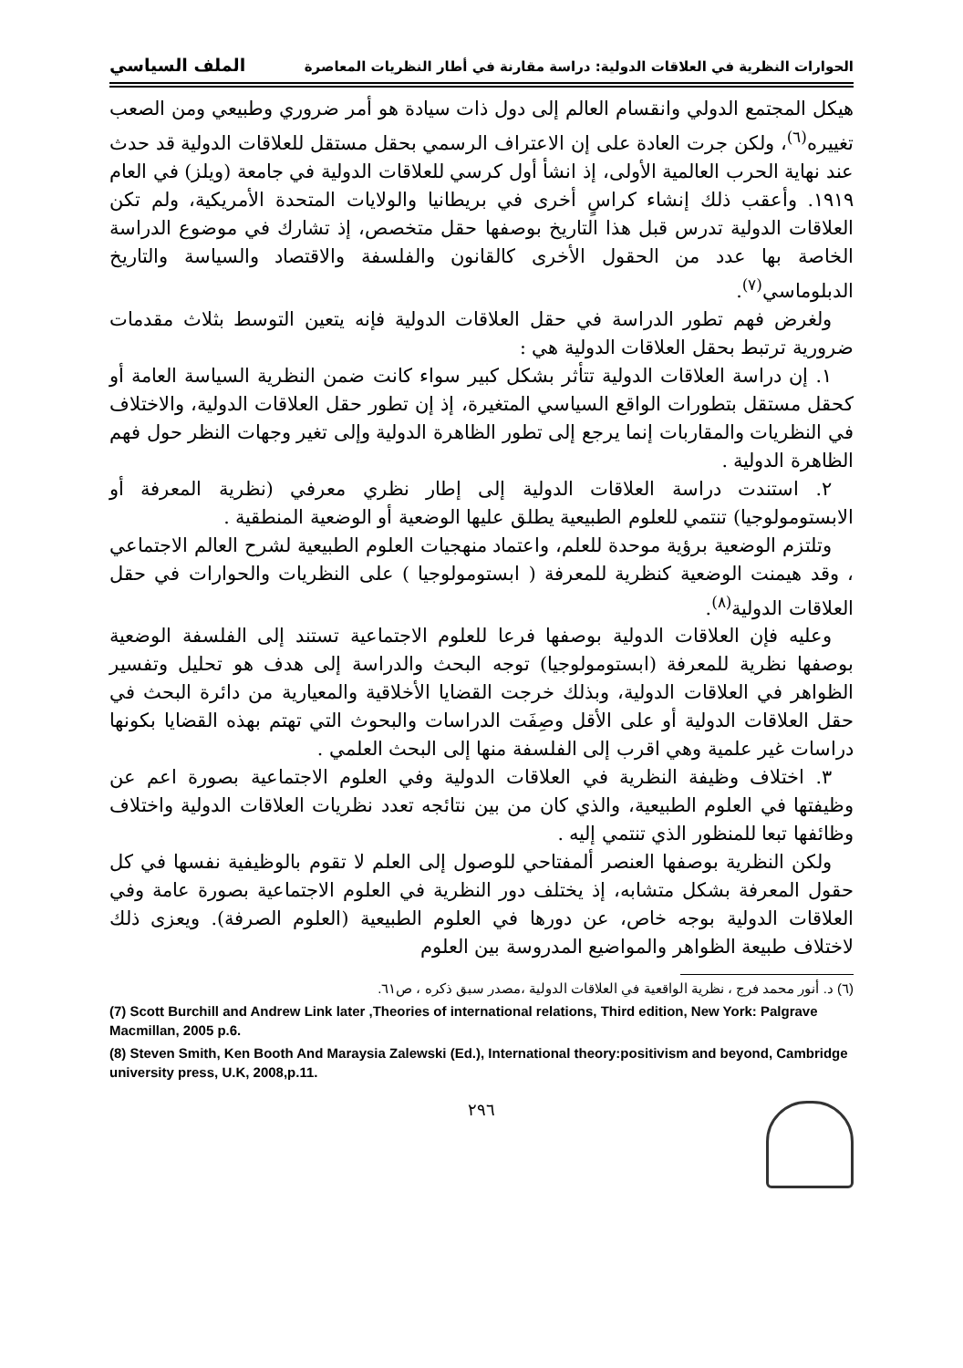الحوارات النظرية في العلاقات الدولية: دراسة مقارنة في أطار النظريات المعاصرة الملف السياسي
هيكل المجتمع الدولي وانقسام العالم إلى دول ذات سيادة هو أمر ضروري وطبيعي ومن الصعب تغييره<sup>(٦)</sup>، ولكن جرت العادة على إن الاعتراف الرسمي بحقل مستقل للعلاقات الدولية قد حدث عند نهاية الحرب العالمية الأولى، إذ انشأ أول كرسي للعلاقات الدولية في جامعة (ويلز) في العام ١٩١٩. وأعقب ذلك إنشاء كراسٍ أخرى في بريطانيا والولايات المتحدة الأمريكية، ولم تكن العلاقات الدولية تدرس قبل هذا التاريخ بوصفها حقل متخصص، إذ تشارك في موضوع الدراسة الخاصة بها عدد من الحقول الأخرى كالقانون والفلسفة والاقتصاد والسياسة والتاريخ الدبلوماسي<sup>(٧)</sup>.
ولغرض فهم تطور الدراسة في حقل العلاقات الدولية فإنه يتعين التوسط بثلاث مقدمات ضرورية ترتبط بحقل العلاقات الدولية هي :
١. إن دراسة العلاقات الدولية تتأثر بشكل كبير سواء كانت ضمن النظرية السياسة العامة أو كحقل مستقل بتطورات الواقع السياسي المتغيرة، إذ إن تطور حقل العلاقات الدولية، والاختلاف في النظريات والمقاربات إنما يرجع إلى تطور الظاهرة الدولية وإلى تغير وجهات النظر حول فهم الظاهرة الدولية .
٢. استندت دراسة العلاقات الدولية إلى إطار نظري معرفي (نظرية المعرفة أو الابستومولوجيا) تنتمي للعلوم الطبيعية يطلق عليها الوضعية أو الوضعية المنطقية .
وتلتزم الوضعية برؤية موحدة للعلم، واعتماد منهجيات العلوم الطبيعية لشرح العالم الاجتماعي ، وقد هيمنت الوضعية كنظرية للمعرفة ( ابستومولوجيا ) على النظريات والحوارات في حقل العلاقات الدولية<sup>(٨)</sup>.
وعليه فإن العلاقات الدولية بوصفها فرعا للعلوم الاجتماعية تستند إلى الفلسفة الوضعية بوصفها نظرية للمعرفة (ابستومولوجيا) توجه البحث والدراسة إلى هدف هو تحليل وتفسير الظواهر في العلاقات الدولية، وبذلك خرجت القضايا الأخلاقية والمعيارية من دائرة البحث في حقل العلاقات الدولية أو على الأقل وصِفَت الدراسات والبحوث التي تهتم بهذه القضايا بكونها دراسات غير علمية وهي اقرب إلى الفلسفة منها إلى البحث العلمي .
٣. اختلاف وظيفة النظرية في العلاقات الدولية وفي العلوم الاجتماعية بصورة اعم عن وظيفتها في العلوم الطبيعية، والذي كان من بين نتائجه تعدد نظريات العلاقات الدولية واختلاف وظائفها تبعا للمنظور الذي تنتمي إليه .
ولكن النظرية بوصفها العنصر ألمفتاحي للوصول إلى العلم لا تقوم بالوظيفية نفسها في كل حقول المعرفة بشكل متشابه، إذ يختلف دور النظرية في العلوم الاجتماعية بصورة عامة وفي العلاقات الدولية بوجه خاص، عن دورها في العلوم الطبيعية (العلوم الصرفة). ويعزى ذلك لاختلاف طبيعة الظواهر والمواضيع المدروسة بين العلوم
(٦) د. أنور محمد فرج ، نظرية الواقعية في العلاقات الدولية ،مصدر سبق ذكره ، ص٦١.
(7) Scott Burchill and Andrew Link later ,Theories of international relations, Third edition, New York: Palgrave Macmillan, 2005 p.6.
(8) Steven Smith, Ken Booth And Maraysia Zalewski (Ed.), International theory:positivism and beyond, Cambridge university press, U.K, 2008,p.11.
٢٩٦